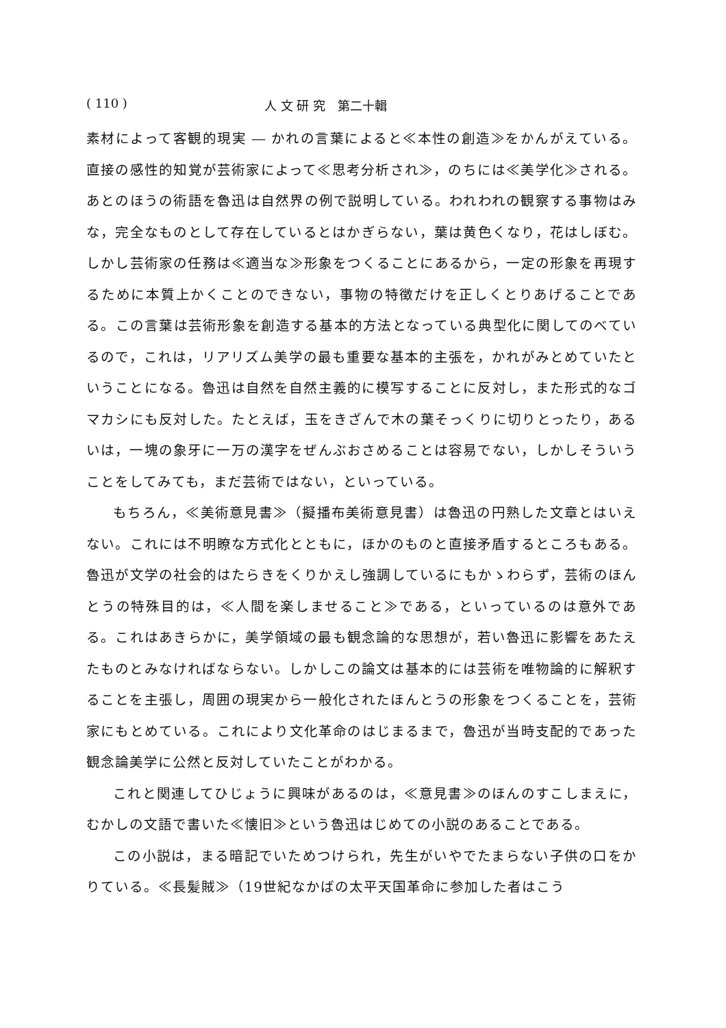( 110 ) 人 文 研 究　第二十輯
素材によって客観的現実 ― かれの言葉によると≪本性の創造≫をかんがえている。直接の感性的知覚が芸術家によって≪思考分析され≫，のちには≪美学化≫される。あとのほうの術語を魯迅は自然界の例で説明している。われわれの観察する事物はみな，完全なものとして存在しているとはかぎらない，葉は黄色くなり，花はしぼむ。しかし芸術家の任務は≪適当な≫形象をつくることにあるから，一定の形象を再現するために本質上かくことのできない，事物の特徴だけを正しくとりあげることである。この言葉は芸術形象を創造する基本的方法となっている典型化に関してのべているので，これは，リアリズム美学の最も重要な基本的主張を，かれがみとめていたということになる。魯迅は自然を自然主義的に模写することに反対し，また形式的なゴマカシにも反対した。たとえば，玉をきざんで木の葉そっくりに切りとったり，あるいは，一塊の象牙に一万の漢字をぜんぶおさめることは容易でない，しかしそういうことをしてみても，まだ芸術ではない，といっている。
もちろん，≪美術意見書≫（擬播布美術意見書）は魯迅の円熟した文章とはいえない。これには不明瞭な方式化とともに，ほかのものと直接矛盾するところもある。魯迅が文学の社会的はたらきをくりかえし強調しているにもかゝわらず，芸術のほんとうの特殊目的は，≪人間を楽しませること≫である，といっているのは意外である。これはあきらかに，美学領域の最も観念論的な思想が，若い魯迅に影響をあたえたものとみなければならない。しかしこの論文は基本的には芸術を唯物論的に解釈することを主張し，周囲の現実から一般化されたほんとうの形象をつくることを，芸術家にもとめている。これにより文化革命のはじまるまで，魯迅が当時支配的であった観念論美学に公然と反対していたことがわかる。
これと関連してひじょうに興味があるのは，≪意見書≫のほんのすこしまえに，むかしの文語で書いた≪懐旧≫という魯迅はじめての小説のあることである。
この小説は，まる暗記でいためつけられ，先生がいやでたまらない子供の口をかりている。≪長髪賊≫（19世紀なかばの太平天国革命に参加した者はこう